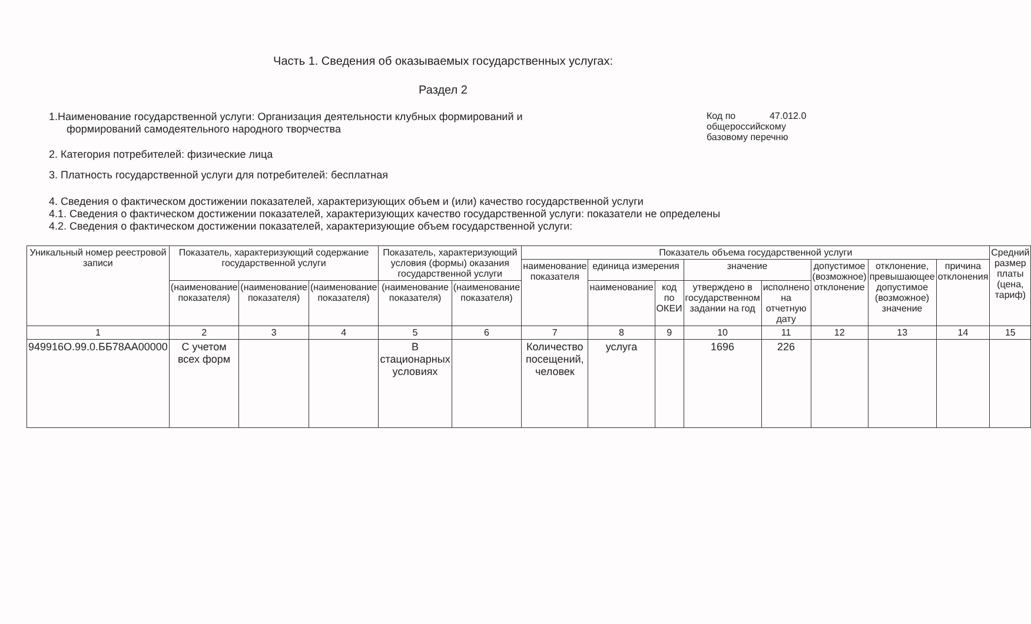Часть 1. Сведения об оказываемых государственных услугах:
Раздел 2
1.Наименование государственной услуги: Организация деятельности клубных формирований и
формирований самодеятельного народного творчества
Код по 47.012.0
общероссийскому
базовому перечню
2. Категория потребителей: физические лица
3. Платность государственной услуги для потребителей: бесплатная
4. Сведения о фактическом достижении показателей, характеризующих объем и (или) качество государственной услуги
4.1. Сведения о фактическом достижении показателей, характеризующих качество государственной услуги: показатели не определены
4.2. Сведения о фактическом достижении показателей, характеризующие объем государственной услуги:
| Уникальный номер реестровой записи | Показатель, характеризующий содержание государственной услуги | | | Показатель, характеризующий условия (формы) оказания государственной услуги | | Показатель объема государственной услуги | | | | | | | | Средний размер платы (цена, тариф) |
| --- | --- | --- | --- | --- | --- | --- | --- | --- | --- | --- | --- | --- | --- | --- |
| | | | | | | наименование показателя | единица измерения | | значение | | допустимое (возможное) отклонение | отклонение, превышающее допустимое (возможное) значение | причина отклонения | |
| | (наименование показателя) | (наименование показателя) | (наименование показателя) | (наименование показателя) | (наименование показателя) | | наименование | код по ОКЕИ | утверждено в государственном задании на год | исполнено на отчетную дату | | | | |
| 1 | 2 | 3 | 4 | 5 | 6 | 7 | 8 | 9 | 10 | 11 | 12 | 13 | 14 | 15 |
| 949916О.99.0.ББ78АА00000 | С учетом всех форм | | | В стационарных условиях | | Количество посещений, человек | услуга | | 1696 | 226 | | | | |